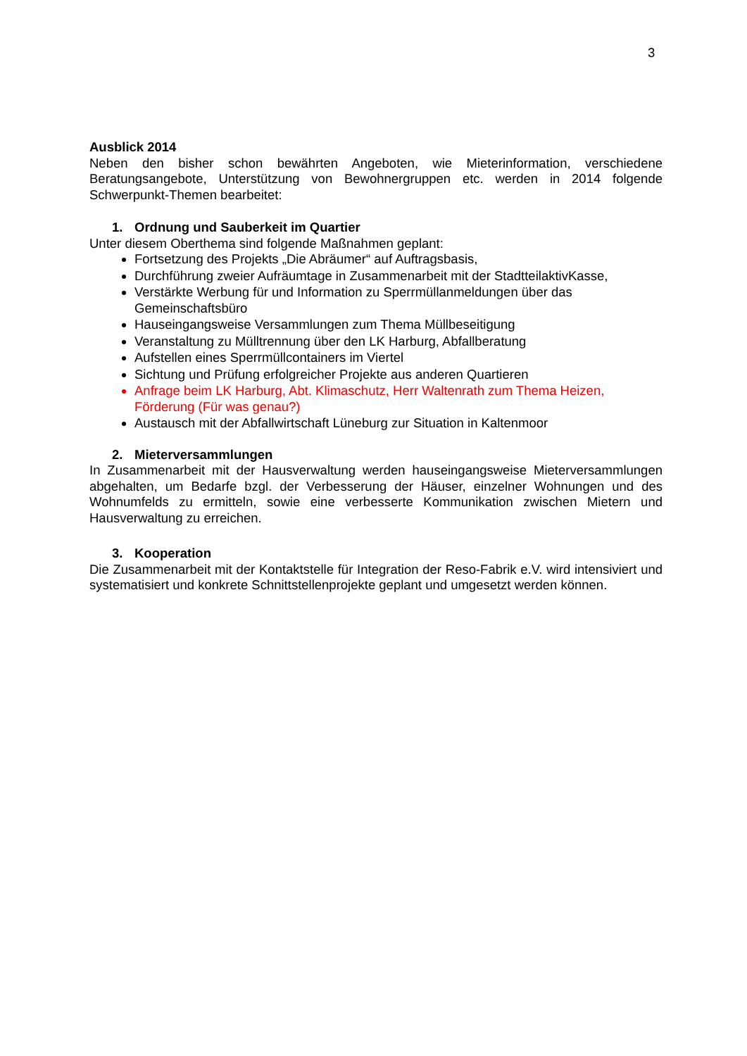3
Ausblick 2014
Neben den bisher schon bewährten Angeboten, wie Mieterinformation, verschiedene Beratungsangebote, Unterstützung von Bewohnergruppen etc. werden in 2014 folgende Schwerpunkt-Themen bearbeitet:
1. Ordnung und Sauberkeit im Quartier
Unter diesem Oberthema sind folgende Maßnahmen geplant:
Fortsetzung des Projekts „Die Abräumer“ auf Auftragsbasis,
Durchführung zweier Aufräumtage in Zusammenarbeit mit der StadtteilaktivKasse,
Verstärkte Werbung für und Information zu Sperrmüllanmeldungen über das Gemeinschaftsbüro
Hauseingangsweise Versammlungen zum Thema Müllbeseitigung
Veranstaltung zu Mülltrennung über den LK Harburg, Abfallberatung
Aufstellen eines Sperrmüllcontainers im Viertel
Sichtung und Prüfung erfolgreicher Projekte aus anderen Quartieren
Anfrage beim LK Harburg, Abt. Klimaschutz, Herr Waltenrath zum Thema Heizen, Förderung (Für was genau?)
Austausch mit der Abfallwirtschaft Lüneburg zur Situation in Kaltenmoor
2. Mieterversammlungen
In Zusammenarbeit mit der Hausverwaltung werden hauseingangsweise Mieterversammlungen abgehalten, um Bedarfe bzgl. der Verbesserung der Häuser, einzelner Wohnungen und des Wohnumfelds zu ermitteln, sowie eine verbesserte Kommunikation zwischen Mietern und Hausverwaltung zu erreichen.
3. Kooperation
Die Zusammenarbeit mit der Kontaktstelle für Integration der Reso-Fabrik e.V. wird intensiviert und systematisiert und konkrete Schnittstellenprojekte geplant und umgesetzt werden können.